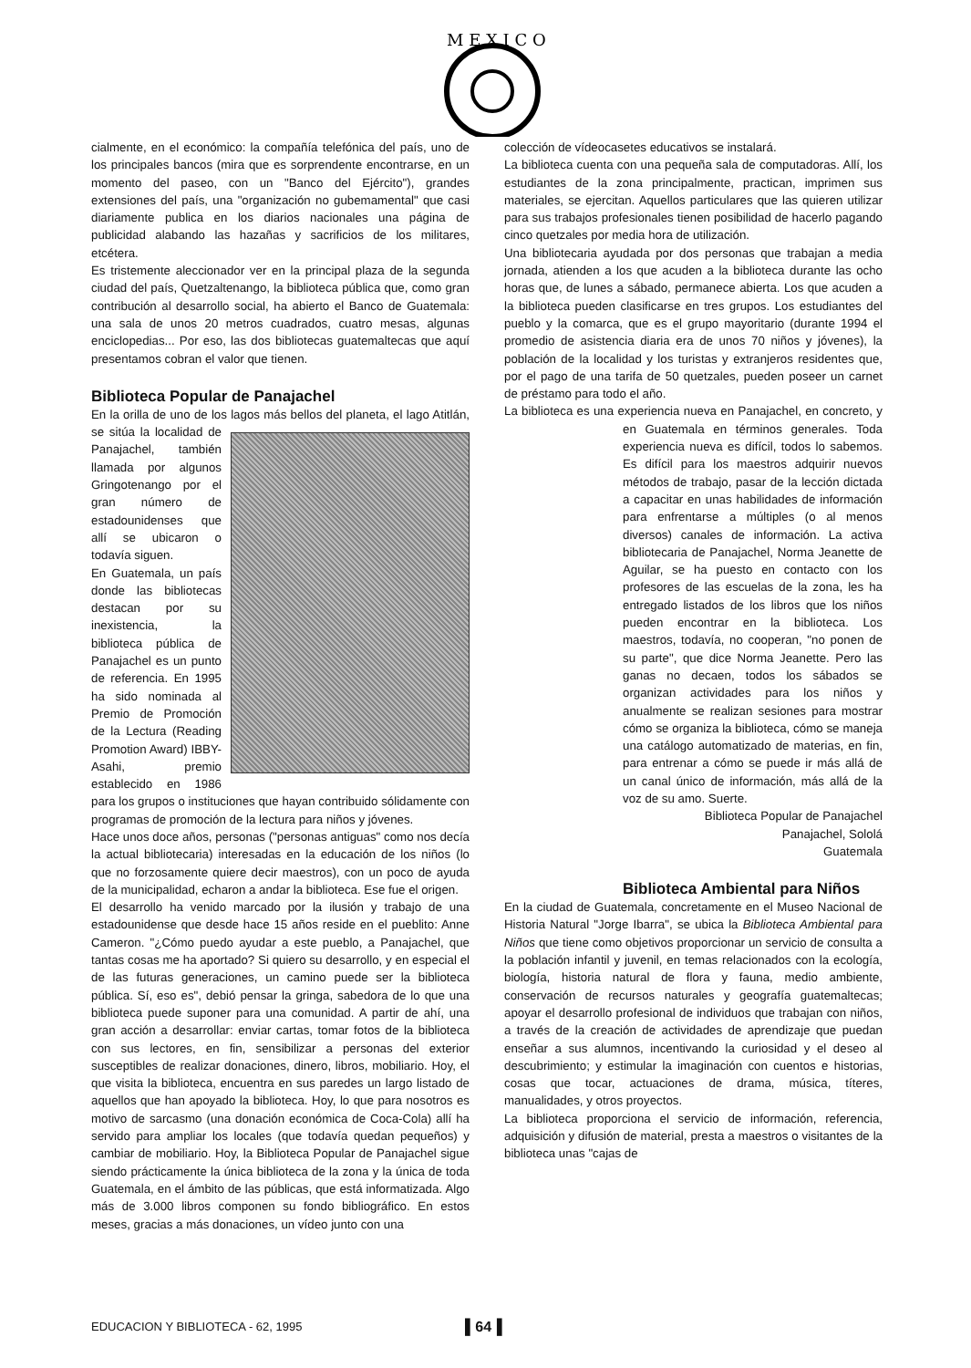M E X I C O
cialmente, en el económico: la compañía telefónica del país, uno de los principales bancos (mira que es sorprendente encontrarse, en un momento del paseo, con un "Banco del Ejército"), grandes extensiones del país, una "organización no gubemamental" que casi diariamente publica en los diarios nacionales una página de publicidad alabando las hazañas y sacrificios de los militares, etcétera.
Es tristemente aleccionador ver en la principal plaza de la segunda ciudad del país, Quetzaltenango, la biblioteca pública que, como gran contribución al desarrollo social, ha abierto el Banco de Guatemala: una sala de unos 20 metros cuadrados, cuatro mesas, algunas enciclopedias... Por eso, las dos bibliotecas guatemaltecas que aquí presentamos cobran el valor que tienen.
Biblioteca Popular de Panajachel
En la orilla de uno de los lagos más bellos del planeta, el lago Atitlán, se sitúa la localidad de Panajachel, también llamada por algunos Gringotenango por el gran número de estadounidenses que allí se ubicaron o todavía siguen.
En Guatemala, un país donde las bibliotecas destacan por su inexistencia, la biblioteca pública de Panajachel es un punto de referencia. En 1995 ha sido nominada al Premio de Promoción de la Lectura (Reading Promotion Award) IBBY-Asahi, premio establecido en 1986 para los grupos o instituciones que hayan contribuido sólidamente con programas de promoción de la lectura para niños y jóvenes.
Hace unos doce años, personas ("personas antiguas" como nos decía la actual bibliotecaria) interesadas en la educación de los niños (lo que no forzosamente quiere decir maestros), con un poco de ayuda de la municipalidad, echaron a andar la biblioteca. Ese fue el origen.
El desarrollo ha venido marcado por la ilusión y trabajo de una estadounidense que desde hace 15 años reside en el pueblito: Anne Cameron. "¿Cómo puedo ayudar a este pueblo, a Panajachel, que tantas cosas me ha aportado? Si quiero su desarrollo, y en especial el de las futuras generaciones, un camino puede ser la biblioteca pública. Sí, eso es", debió pensar la gringa, sabedora de lo que una biblioteca puede suponer para una comunidad. A partir de ahí, una gran acción a desarrollar: enviar cartas, tomar fotos de la biblioteca con sus lectores, en fin, sensibilizar a personas del exterior susceptibles de realizar donaciones, dinero, libros, mobiliario. Hoy, el que visita la biblioteca, encuentra en sus paredes un largo listado de aquellos que han apoyado la biblioteca. Hoy, lo que para nosotros es motivo de sarcasmo (una donación económica de Coca-Cola) allí ha servido para ampliar los locales (que todavía quedan pequeños) y cambiar de mobiliario. Hoy, la Biblioteca Popular de Panajachel sigue siendo prácticamente la única biblioteca de la zona y la única de toda Guatemala, en el ámbito de las públicas, que está informatizada. Algo más de 3.000 libros componen su fondo bibliográfico. En estos meses, gracias a más donaciones, un vídeo junto con una
colección de vídeocasetes educativos se instalará.
La biblioteca cuenta con una pequeña sala de computadoras. Allí, los estudiantes de la zona principalmente, practican, imprimen sus materiales, se ejercitan. Aquellos particulares que las quieren utilizar para sus trabajos profesionales tienen posibilidad de hacerlo pagando cinco quetzales por media hora de utilización.
Una bibliotecaria ayudada por dos personas que trabajan a media jornada, atienden a los que acuden a la biblioteca durante las ocho horas que, de lunes a sábado, permanece abierta. Los que acuden a la biblioteca pueden clasificarse en tres grupos. Los estudiantes del pueblo y la comarca, que es el grupo mayoritario (durante 1994 el promedio de asistencia diaria era de unos 70 niños y jóvenes), la población de la localidad y los turistas y extranjeros residentes que, por el pago de una tarifa de 50 quetzales, pueden poseer un carnet de préstamo para todo el año.
La biblioteca es una experiencia nueva en Panajachel, en concreto, y en Guatemala en términos generales. Toda experiencia nueva es difícil, todos lo sabemos. Es difícil para los maestros adquirir nuevos métodos de trabajo, pasar de la lección dictada a capacitar en unas habilidades de información para enfrentarse a múltiples (o al menos diversos) canales de información. La activa bibliotecaria de Panajachel, Norma Jeanette de Aguilar, se ha puesto en contacto con los profesores de las escuelas de la zona, les ha entregado listados de los libros que los niños pueden encontrar en la biblioteca. Los maestros, todavía, no cooperan, "no ponen de su parte", que dice Norma Jeanette. Pero las ganas no decaen, todos los sábados se organizan actividades para los niños y anualmente se realizan sesiones para mostrar cómo se organiza la biblioteca, cómo se maneja una catálogo automatizado de materias, en fin, para entrenar a cómo se puede ir más allá de un canal único de información, más allá de la voz de su amo. Suerte.
Biblioteca Popular de Panajachel
Panajachel, Sololá
Guatemala
Biblioteca Ambiental para Niños
En la ciudad de Guatemala, concretamente en el Museo Nacional de Historia Natural "Jorge Ibarra", se ubica la Biblioteca Ambiental para Niños que tiene como objetivos proporcionar un servicio de consulta a la población infantil y juvenil, en temas relacionados con la ecología, biología, historia natural de flora y fauna, medio ambiente, conservación de recursos naturales y geografía guatemaltecas; apoyar el desarrollo profesional de individuos que trabajan con niños, a través de la creación de actividades de aprendizaje que puedan enseñar a sus alumnos, incentivando la curiosidad y el deseo al descubrimiento; y estimular la imaginación con cuentos e historias, cosas que tocar, actuaciones de drama, música, títeres, manualidades, y otros proyectos.
La biblioteca proporciona el servicio de información, referencia, adquisición y difusión de material, presta a maestros o visitantes de la biblioteca unas "cajas de
EDUCACION Y BIBLIOTECA - 62, 1995 ▌64▐